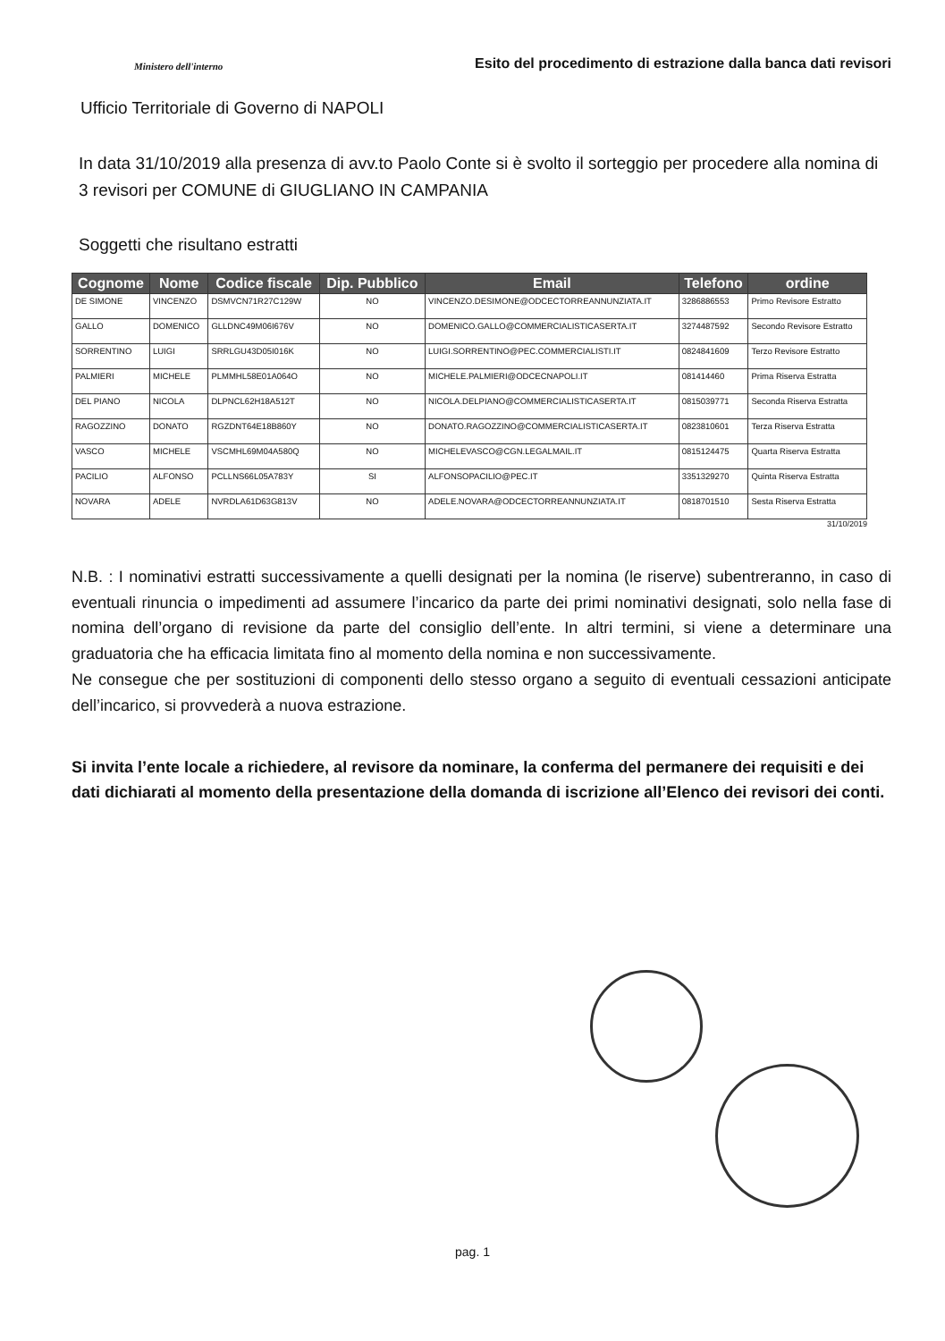Ministero dell'interno
Esito del procedimento di estrazione dalla banca dati revisori
Ufficio Territoriale di Governo di NAPOLI
In data 31/10/2019 alla presenza di avv.to Paolo Conte si è svolto il sorteggio per procedere alla nomina di 3 revisori per COMUNE di GIUGLIANO IN CAMPANIA
Soggetti che risultano estratti
| Cognome | Nome | Codice fiscale | Dip. Pubblico | Email | Telefono | ordine |
| --- | --- | --- | --- | --- | --- | --- |
| DE SIMONE | VINCENZO | DSMVCN71R27C129W | NO | VINCENZO.DESIMONE@ODCECTORREANNUNZIATA.IT | 3286886553 | Primo Revisore Estratto |
| GALLO | DOMENICO | GLLDNC49M06I676V | NO | DOMENICO.GALLO@COMMERCIALISTICASERTA.IT | 3274487592 | Secondo Revisore Estratto |
| SORRENTINO | LUIGI | SRRLGU43D05I016K | NO | LUIGI.SORRENTINO@PEC.COMMERCIALISTI.IT | 0824841609 | Terzo Revisore Estratto |
| PALMIERI | MICHELE | PLMMHL58E01A064O | NO | MICHELE.PALMIERI@ODCECNAPOLI.IT | 081414460 | Prima Riserva Estratta |
| DEL PIANO | NICOLA | DLPNCL62H18A512T | NO | NICOLA.DELPIANO@COMMERCIALISTICASERTA.IT | 0815039771 | Seconda Riserva Estratta |
| RAGOZZINO | DONATO | RGZDNT64E18B860Y | NO | DONATO.RAGOZZINO@COMMERCIALISTICASERTA.IT | 0823810601 | Terza Riserva Estratta |
| VASCO | MICHELE | VSCMHL69M04A580Q | NO | MICHELEVASCO@CGN.LEGALMAIL.IT | 0815124475 | Quarta Riserva Estratta |
| PACILIO | ALFONSO | PCLLNS66L05A783Y | SI | ALFONSOPACILIO@PEC.IT | 3351329270 | Quinta Riserva Estratta |
| NOVARA | ADELE | NVRDLA61D63G813V | NO | ADELE.NOVARA@ODCECTORREANNUNZIATA.IT | 0818701510 | Sesta Riserva Estratta |
31/10/2019
N.B. : I nominativi estratti successivamente a quelli designati per la nomina (le riserve) subentreranno, in caso di eventuali rinuncia o impedimenti ad assumere l’incarico da parte dei primi nominativi designati, solo nella fase di nomina dell’organo di revisione da parte del consiglio dell’ente. In altri termini, si viene a determinare una graduatoria che ha efficacia limitata fino al momento della nomina e non successivamente.
Ne consegue che per sostituzioni di componenti dello stesso organo a seguito di eventuali cessazioni anticipate dell’incarico, si provvederà a nuova estrazione.
Si invita l’ente locale a richiedere, al revisore da nominare, la conferma del permanere dei requisiti e dei dati dichiarati al momento della presentazione della domanda di iscrizione all’Elenco dei revisori dei conti.
pag. 1